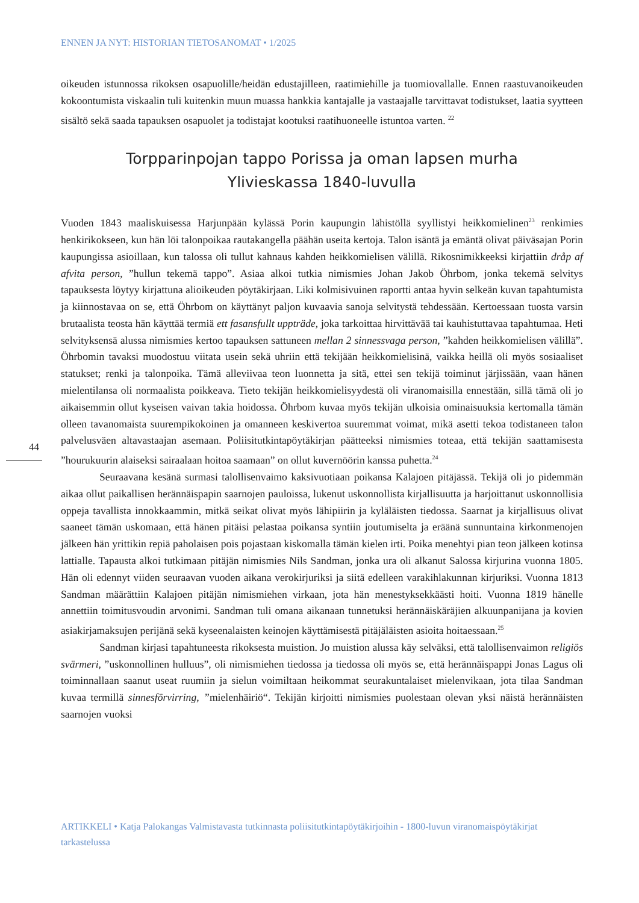ENNEN JA NYT: HISTORIAN TIETOSANOMAT • 1/2025
oikeuden istunnossa rikoksen osapuolille/heidän edustajilleen, raatimiehille ja tuomiovallalle. Ennen raastuvanoikeuden kokoontumista viskaalin tuli kuitenkin muun muassa hankkia kantajalle ja vastaajalle tarvittavat todistukset, laatia syytteen sisältö sekä saada tapauksen osapuolet ja todistajat kootuksi raatihuoneelle istuntoa varten. <sup>22</sup>
Torpparinpojan tappo Porissa ja oman lapsen murha
Ylivieskassa 1840-luvulla
Vuoden 1843 maaliskuisessa Harjunpään kylässä Porin kaupungin lähistöllä syyllistyi heikkomielinen<sup>23</sup> renkimies henkirikokseen, kun hän löi talonpoikaa rautakangella päähän useita kertoja. Talon isäntä ja emäntä olivat päiväsajan Porin kaupungissa asioillaan, kun talossa oli tullut kahnaus kahden heikkomielisen välillä. Rikosnimikkeeksi kirjattiin dråp af afvita person, ”hullun tekemä tappo”. Asiaa alkoi tutkia nimismies Johan Jakob Öhrbom, jonka tekemä selvitys tapauksesta löytyy kirjattuna alioikeuden pöytäkirjaan. Liki kolmisivuinen raportti antaa hyvin selkeän kuvan tapahtumista ja kiinnostavaa on se, että Öhrbom on käyttänyt paljon kuvaavia sanoja selvitystä tehdessään. Kertoessaan tuosta varsin brutaalista teosta hän käyttää termiä ett fasansfullt uppträde, joka tarkoittaa hirvittävää tai kauhistuttavaa tapahtumaa. Heti selvityksensä alussa nimismies kertoo tapauksen sattuneen mellan 2 sinnessvaga person, ”kahden heikkomielisen välillä”. Öhrbomin tavaksi muodostuu viitata usein sekä uhriin että tekijään heikkomielisinä, vaikka heillä oli myös sosiaaliset statukset; renki ja talonpoika. Tämä alleviivaa teon luonnetta ja sitä, ettei sen tekijä toiminut järjissään, vaan hänen mielentilansa oli normaalista poikkeava. Tieto tekijän heikkomielisyydestä oli viranomaisilla ennestään, sillä tämä oli jo aikaisemmin ollut kyseisen vaivan takia hoidossa. Öhrbom kuvaa myös tekijän ulkoisia ominaisuuksia kertomalla tämän olleen tavanomaista suurempikokoinen ja omanneen keskivertoa suuremmat voimat, mikä asetti tekoa todistaneen talon palvelusväen altavastaajan asemaan. Poliisitutkintapöytäkirjan päätteeksi nimismies toteaa, että tekijän saattamisesta ”hourukuurin alaiseksi sairaalaan hoitoa saamaan” on ollut kuvernöörin kanssa puhetta.<sup>24</sup>
Seuraavana kesänä surmasi talollisenvaimo kaksivuotiaan poikansa Kalajoen pitäjässä. Tekijä oli jo pidemmän aikaa ollut paikallisen herännäispapin saarnojen pauloissa, lukenut uskonnollista kirjallisuutta ja harjoittanut uskonnollisia oppeja tavallista innokkaammin, mitkä seikat olivat myös lähipiirin ja kyläläisten tiedossa. Saarnat ja kirjallisuus olivat saaneet tämän uskomaan, että hänen pitäisi pelastaa poikansa syntiin joutumiselta ja eräänä sunnuntaina kirkonmenojen jälkeen hän yrittikin repiä paholaisen pois pojastaan kiskomalla tämän kielen irti. Poika menehtyi pian teon jälkeen kotinsa lattialle. Tapausta alkoi tutkimaan pitäjän nimismies Nils Sandman, jonka ura oli alkanut Salossa kirjurina vuonna 1805. Hän oli edennyt viiden seuraavan vuoden aikana verokirjuriksi ja siitä edelleen varakihlakunnan kirjuriksi. Vuonna 1813 Sandman määrättiin Kalajoen pitäjän nimismiehen virkaan, jota hän menestyksekkäästi hoiti. Vuonna 1819 hänelle annettiin toimitusvoudin arvonimi. Sandman tuli omana aikanaan tunnetuksi herännäiskäräjien alkuunpanijana ja kovien asiakirjamaksujen perijänä sekä kyseenalaisten keinojen käyttämisestä pitäjäläisten asioita hoitaessaan.<sup>25</sup>
Sandman kirjasi tapahtuneesta rikoksesta muistion. Jo muistion alussa käy selväksi, että talollisenvaimon religiös svärmeri, ”uskonnollinen hulluus”, oli nimismiehen tiedossa ja tiedossa oli myös se, että herännäispappi Jonas Lagus oli toiminnallaan saanut useat ruumiin ja sielun voimiltaan heikommat seurakuntalaiset mielenvikaan, jota tilaa Sandman kuvaa termillä sinnesförvirring, ”mielenhäiriö“. Tekijän kirjoitti nimismies puolestaan olevan yksi näistä herännäisten saarnojen vuoksi
44
ARTIKKELI • Katja Palokangas Valmistavasta tutkinnasta poliisitutkintapöytäkirjoihin - 1800-luvun viranomaispöytäkirjat tarkastelussa